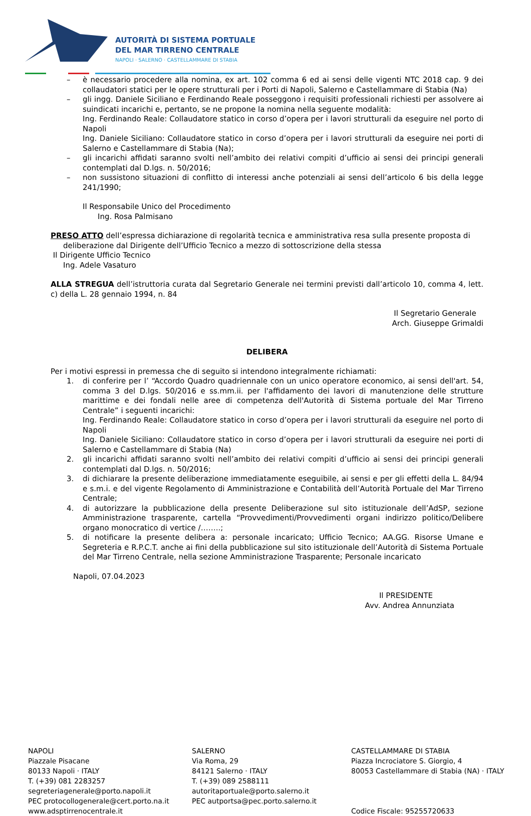AUTORITÀ DI SISTEMA PORTUALE
DEL MAR TIRRENO CENTRALE
NAPOLI · SALERNO · CASTELLAMMARE DI STABIA
– è necessario procedere alla nomina, ex art. 102 comma 6 ed ai sensi delle vigenti NTC 2018 cap. 9 dei collaudatori statici per le opere strutturali per i Porti di Napoli, Salerno e Castellammare di Stabia (Na)
– gli ingg. Daniele Siciliano e Ferdinando Reale posseggono i requisiti professionali richiesti per assolvere ai suindicati incarichi e, pertanto, se ne propone la nomina nella seguente modalità:
Ing. Ferdinando Reale: Collaudatore statico in corso d’opera per i lavori strutturali da eseguire nel porto di Napoli
Ing. Daniele Siciliano: Collaudatore statico in corso d’opera per i lavori strutturali da eseguire nei porti di Salerno e Castellammare di Stabia (Na);
– gli incarichi affidati saranno svolti nell’ambito dei relativi compiti d’ufficio ai sensi dei principi generali contemplati dal D.lgs. n. 50/2016;
– non sussistono situazioni di conflitto di interessi anche potenziali ai sensi dell’articolo 6 bis della legge 241/1990;
Il Responsabile Unico del Procedimento
Ing. Rosa Palmisano
PRESO ATTO dell’espressa dichiarazione di regolarità tecnica e amministrativa resa sulla presente proposta di
deliberazione dal Dirigente dell’Ufficio Tecnico a mezzo di sottoscrizione della stessa
Il Dirigente Ufficio Tecnico
Ing. Adele Vasaturo
ALLA STREGUA dell’istruttoria curata dal Segretario Generale nei termini previsti dall’articolo 10, comma 4, lett. c) della L. 28 gennaio 1994, n. 84
Il Segretario Generale
Arch. Giuseppe Grimaldi
DELIBERA
Per i motivi espressi in premessa che di seguito si intendono integralmente richiamati:
1. di conferire per l’ “Accordo Quadro quadriennale con un unico operatore economico, ai sensi dell'art. 54, comma 3 del D.lgs. 50/2016 e ss.mm.ii. per l'affidamento dei lavori di manutenzione delle strutture marittime e dei fondali nelle aree di competenza dell'Autorità di Sistema portuale del Mar Tirreno Centrale” i seguenti incarichi:
Ing. Ferdinando Reale: Collaudatore statico in corso d’opera per i lavori strutturali da eseguire nel porto di Napoli
Ing. Daniele Siciliano: Collaudatore statico in corso d’opera per i lavori strutturali da eseguire nei porti di Salerno e Castellammare di Stabia (Na)
2. gli incarichi affidati saranno svolti nell’ambito dei relativi compiti d’ufficio ai sensi dei principi generali contemplati dal D.lgs. n. 50/2016;
3. di dichiarare la presente deliberazione immediatamente eseguibile, ai sensi e per gli effetti della L. 84/94 e s.m.i. e del vigente Regolamento di Amministrazione e Contabilità dell’Autorità Portuale del Mar Tirreno Centrale;
4. di autorizzare la pubblicazione della presente Deliberazione sul sito istituzionale dell’AdSP, sezione Amministrazione trasparente, cartella “Provvedimenti/Provvedimenti organi indirizzo politico/Delibere organo monocratico di vertice /……..;
5. di notificare la presente delibera a: personale incaricato; Ufficio Tecnico; AA.GG. Risorse Umane e Segreteria e R.P.C.T. anche ai fini della pubblicazione sul sito istituzionale dell’Autorità di Sistema Portuale del Mar Tirreno Centrale, nella sezione Amministrazione Trasparente; Personale incaricato
Napoli, 07.04.2023
Il PRESIDENTE
Avv. Andrea Annunziata
NAPOLI
Piazzale Pisacane
80133 Napoli · ITALY
T. (+39) 081 2283257
segreteriagenerale@porto.napoli.it
PEC protocollogenerale@cert.porto.na.it
www.adsptirrenocentrale.it
SALERNO
Via Roma, 29
84121 Salerno · ITALY
T. (+39) 089 2588111
autoritaportuale@porto.salerno.it
PEC autportsa@pec.porto.salerno.it
CASTELLAMMARE DI STABIA
Piazza Incrociatore S. Giorgio, 4
80053 Castellammare di Stabia (NA) · ITALY
Codice Fiscale: 95255720633